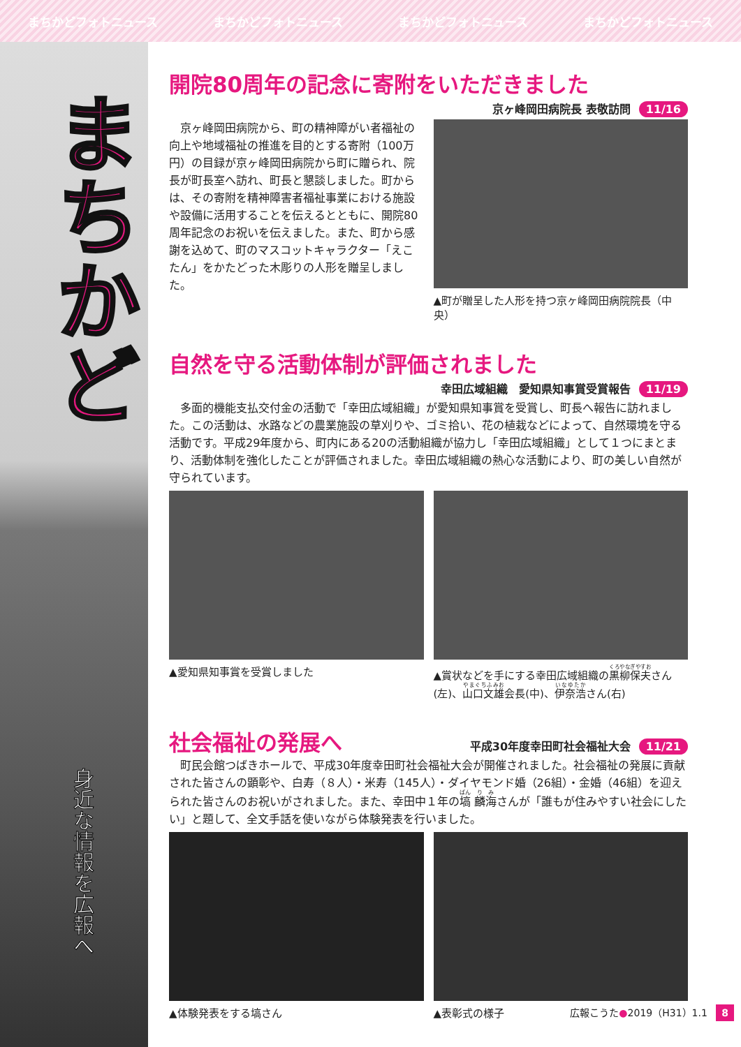まちかどフォトニュース まちかどフォトニュース まちかどフォトニュース まちかどフォトニュース
まちかど
身近な情報を広報へ
開院80周年の記念に寄附をいただきました
京ヶ峰岡田病院長 表敬訪問 11/16
　京ヶ峰岡田病院から、町の精神障がい者福祉の向上や地域福祉の推進を目的とする寄附（100万円）の目録が京ヶ峰岡田病院から町に贈られ、院長が町長室へ訪れ、町長と懇談しました。町からは、その寄附を精神障害者福祉事業における施設や設備に活用することを伝えるとともに、開院80周年記念のお祝いを伝えました。また、町から感謝を込めて、町のマスコットキャラクター「えこたん」をかたどった木彫りの人形を贈呈しました。
▲町が贈呈した人形を持つ京ヶ峰岡田病院院長（中央）
自然を守る活動体制が評価されました
幸田広域組織　愛知県知事賞受賞報告 11/19
　多面的機能支払交付金の活動で「幸田広域組織」が愛知県知事賞を受賞し、町長へ報告に訪れました。この活動は、水路などの農業施設の草刈りや、ゴミ拾い、花の植栽などによって、自然環境を守る活動です。平成29年度から、町内にある20の活動組織が協力し「幸田広域組織」として１つにまとまり、活動体制を強化したことが評価されました。幸田広域組織の熱心な活動により、町の美しい自然が守られています。
▲愛知県知事賞を受賞しました ▲賞状などを手にする幸田広域組織の黒柳保夫さん(左)、山口文雄会長(中)、伊奈浩さん(右)
社会福祉の発展へ
平成30年度幸田町社会福祉大会 11/21
　町民会館つばきホールで、平成30年度幸田町社会福祉大会が開催されました。社会福祉の発展に貢献された皆さんの顕彰や、白寿（８人）・米寿（145人）・ダイヤモンド婚（26組）・金婚（46組）を迎えられた皆さんのお祝いがされました。また、幸田中１年の塙 麟海さんが「誰もが住みやすい社会にしたい」と題して、全文手話を使いながら体験発表を行いました。
▲体験発表をする塙さん ▲表彰式の様子
広報こうた●2019（H31）1.1 8